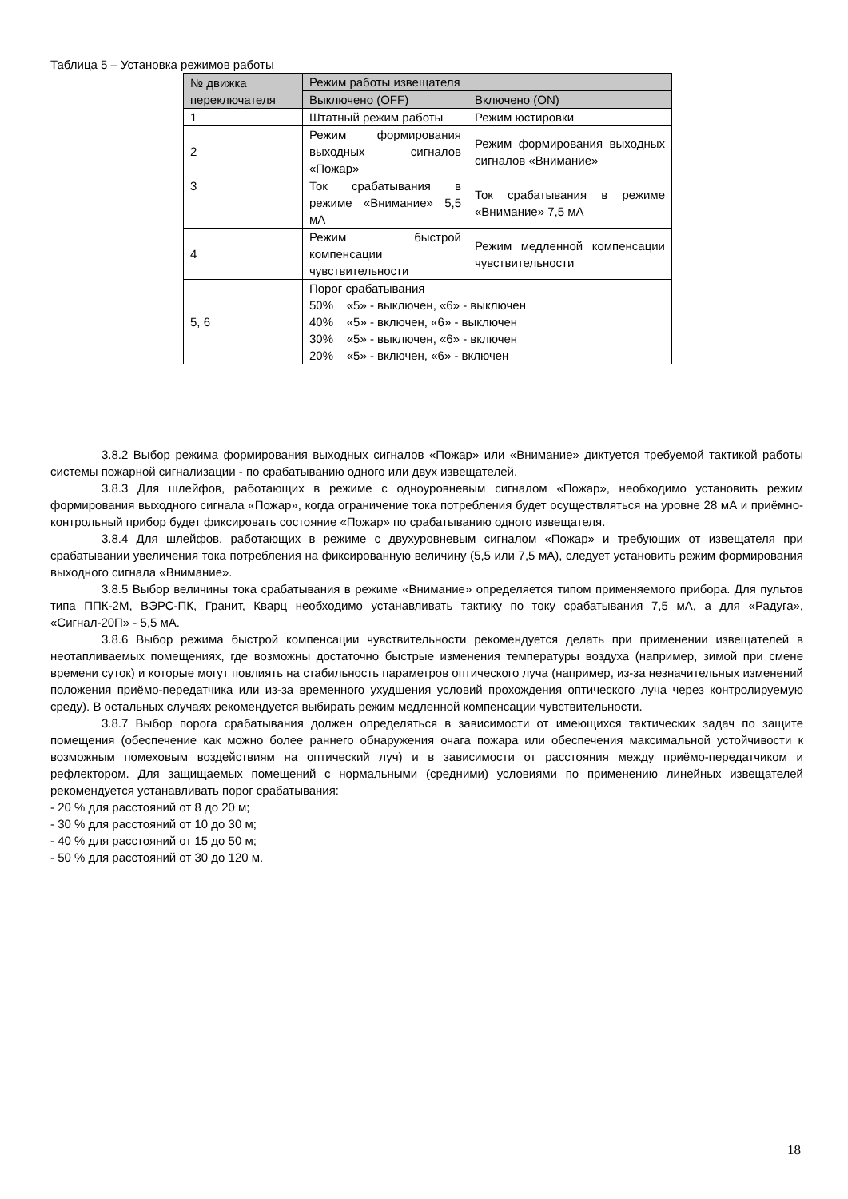Таблица 5 – Установка режимов работы
| № движка переключателя | Режим работы извещателя | |
| --- | --- | --- |
| | Выключено (OFF) | Включено (ON) |
| 1 | Штатный режим работы | Режим юстировки |
| 2 | Режим формирования выходных сигналов «Пожар» | Режим формирования выходных сигналов «Внимание» |
| 3 | Ток срабатывания в режиме «Внимание» 5,5 мА | Ток срабатывания в режиме «Внимание» 7,5 мА |
| 4 | Режим быстрой компенсации чувствительности | Режим медленной компенсации чувствительности |
| 5, 6 | Порог срабатывания 50% «5» - выключен, «6» - выключен 40% «5» - включен, «6» - выключен 30% «5» - выключен, «6» - включен 20% «5» - включен, «6» - включен | |
3.8.2 Выбор режима формирования выходных сигналов «Пожар» или «Внимание» диктуется требуемой тактикой работы системы пожарной сигнализации - по срабатыванию одного или двух извещателей.
3.8.3 Для шлейфов, работающих в режиме с одноуровневым сигналом «Пожар», необходимо установить режим формирования выходного сигнала «Пожар», когда ограничение тока потребления будет осуществляться на уровне 28 мА и приёмно-контрольный прибор будет фиксировать состояние «Пожар» по срабатыванию одного извещателя.
3.8.4 Для шлейфов, работающих в режиме с двухуровневым сигналом «Пожар» и требующих от извещателя при срабатывании увеличения тока потребления на фиксированную величину (5,5 или 7,5 мА), следует установить режим формирования выходного сигнала «Внимание».
3.8.5 Выбор величины тока срабатывания в режиме «Внимание» определяется типом применяемого прибора. Для пультов типа ППК-2М, ВЭРС-ПК, Гранит, Кварц необходимо устанавливать тактику по току срабатывания 7,5 мА, а для «Радуга», «Сигнал-20П» - 5,5 мА.
3.8.6 Выбор режима быстрой компенсации чувствительности рекомендуется делать при применении извещателей в неотапливаемых помещениях, где возможны достаточно быстрые изменения температуры воздуха (например, зимой при смене времени суток) и которые могут повлиять на стабильность параметров оптического луча (например, из-за незначительных изменений положения приёмо-передатчика или из-за временного ухудшения условий прохождения оптического луча через контролируемую среду). В остальных случаях рекомендуется выбирать режим медленной компенсации чувствительности.
3.8.7 Выбор порога срабатывания должен определяться в зависимости от имеющихся тактических задач по защите помещения (обеспечение как можно более раннего обнаружения очага пожара или обеспечения максимальной устойчивости к возможным помеховым воздействиям на оптический луч) и в зависимости от расстояния между приёмо-передатчиком и рефлектором. Для защищаемых помещений с нормальными (средними) условиями по применению линейных извещателей рекомендуется устанавливать порог срабатывания:
- 20 % для расстояний от 8 до 20 м;
- 30 % для расстояний от 10 до 30 м;
- 40 % для расстояний от 15 до 50 м;
- 50 % для расстояний от 30 до 120 м.
18